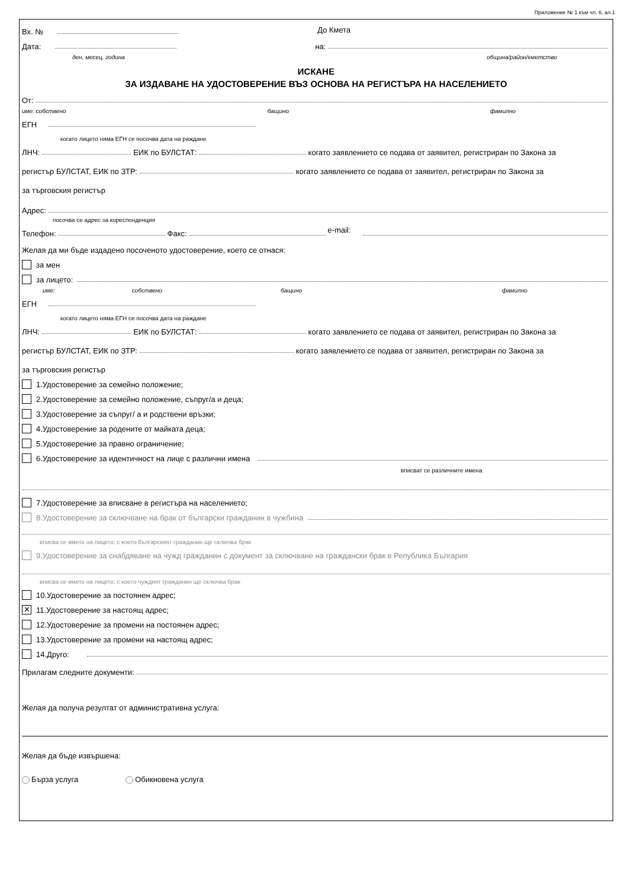Приложение № 1 към чл. 6, ал.1
Вх. № До Кмета
Дата: на:
ден, месец, година община/район/кметство
ИСКАНЕ
ЗА ИЗДАВАНЕ НА УДОСТОВЕРЕНИЕ ВЪЗ ОСНОВА НА РЕГИСТЪРА НА НАСЕЛЕНИЕТО
От:
име: собствено бащино фамилно
ЕГН
когато лицето няма ЕГН се посочва дата на раждане
ЛНЧ: ЕИК по БУЛСТАТ: когато заявлението се подава от заявител, регистриран по Закона за
регистър БУЛСТАТ, ЕИК по ЗТР: когато заявлението се подава от заявител, регистриран по Закона за
за търговския регистър
Адрес:
посочва се адрес за кореспонденция
Телефон: Факс: e-mail:
Желая да ми бъде издадено посоченото удостоверение, което се отнася:
за мен
за лицето:
име: собствено бащино фамилно
ЕГН
когато лицето няма ЕГН се посочва дата на раждане
ЛНЧ: ЕИК по БУЛСТАТ: когато заявлението се подава от заявител, регистриран по Закона за
регистър БУЛСТАТ, ЕИК по ЗТР: когато заявлението се подава от заявител, регистриран по Закона за
за търговския регистър
1.Удостоверение за семейно положение;
2.Удостоверение за семейно положение, съпруг/а и деца;
3.Удостоверение за съпруг/ а и родствени връзки;
4.Удостоверение за родените от майката деца;
5.Удостоверение за правно ограничение;
6.Удостоверение за идентичност на лице с различни имена
вписват се различните имена
7.Удостоверение за вписване в регистъра на населението;
8.Удостоверение за сключване на брак от български гражданин в чужбина
вписва се името на лицето, с което българският гражданин ще сключва брак
9.Удостоверение за снабдяване на чужд гражданин с документ за сключване на граждански брак в Република България
вписва се името на лицето, с което чуждият гражданин ще сключва брак
10.Удостоверение за постоянен адрес;
✕ 11.Удостоверение за настоящ адрес;
12.Удостоверение за промени на постоянен адрес;
13.Удостоверение за промени на настоящ адрес;
14.Друго:
Прилагам следните документи:
Желая да получа резултат от административна услуга:
Желая да бъде извършена:
Бърза услуга Обикновена услуга